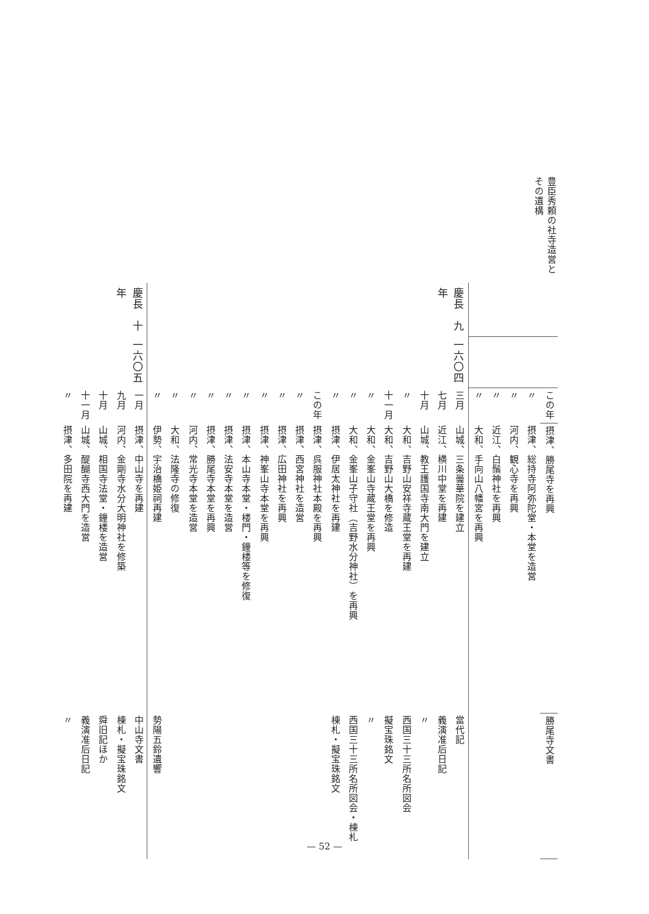豊臣秀頼の社寺造営とその遺構
| | | この年 | 摂津、勝尾寺を再興 | 勝尾寺文書 |
| | | 〃 | 摂津、総持寺阿弥陀堂・本堂を造営 | |
| | | 〃 | 河内、観心寺を再興 | |
| | | 〃 | 近江、白鬚神社を再興 | |
| | | 〃 | 大和、手向山八幡宮を再興 | |
| 慶長 九年 | 一六〇四 | 三月 | 山城、三条曇華院を建立 | 當代記 |
| | | 七月 | 近江、横川中堂を再建 | 義演准后日記 |
| | | 十月 | 山城、教王護国寺南大門を建立 | 〃 |
| | | 〃 | 大和、吉野山安祥寺蔵王堂を再建 | 西国三十三所名所図会 |
| | | 十一月 | 大和、吉野山大橋を修造 | 擬宝珠銘文 |
| | | 〃 | 大和、金峯山寺蔵王堂を再興 | 〃 |
| | | 〃 | 大和、金峯山子守社（吉野水分神社）を再興 | 西国三十三所名所図会・棟札 |
| | | 〃 | 摂津、伊居太神社を再建 | 棟札・擬宝珠銘文 |
| | | この年 | 摂津、呉服神社本殿を再興 | |
| | | 〃 | 摂津、西宮神社を造営 | |
| | | 〃 | 摂津、広田神社を再興 | |
| | | 〃 | 摂津、神峯山寺本堂を再興 | |
| | | 〃 | 摂津、本山寺本堂・楼門・鐘楼等を修復 | |
| | | 〃 | 摂津、法安寺本堂を造営 | |
| | | 〃 | 摂津、勝尾寺本堂を再興 | |
| | | 〃 | 河内、常光寺本堂を造営 | |
| | | 〃 | 大和、法隆寺の修復 | |
| | | 〃 | 伊勢、宇治橋姫祠再建 | 勢陽五鈴遺響 |
| 慶長 十年 | 一六〇五 | 一月 | 摂津、中山寺を再建 | 中山寺文書 |
| | | 九月 | 河内、金剛寺水分大明神社を修築 | 棟札・擬宝珠銘文 |
| | | 十月 | 山城、相国寺法堂・鐘楼を造営 | 舜旧記ほか |
| | | 十一月 | 山城、醍醐寺西大門を造営 | 義演准后日記 |
| | | 〃 | 摂津、多田院を再建 | 〃 |
— 52 —